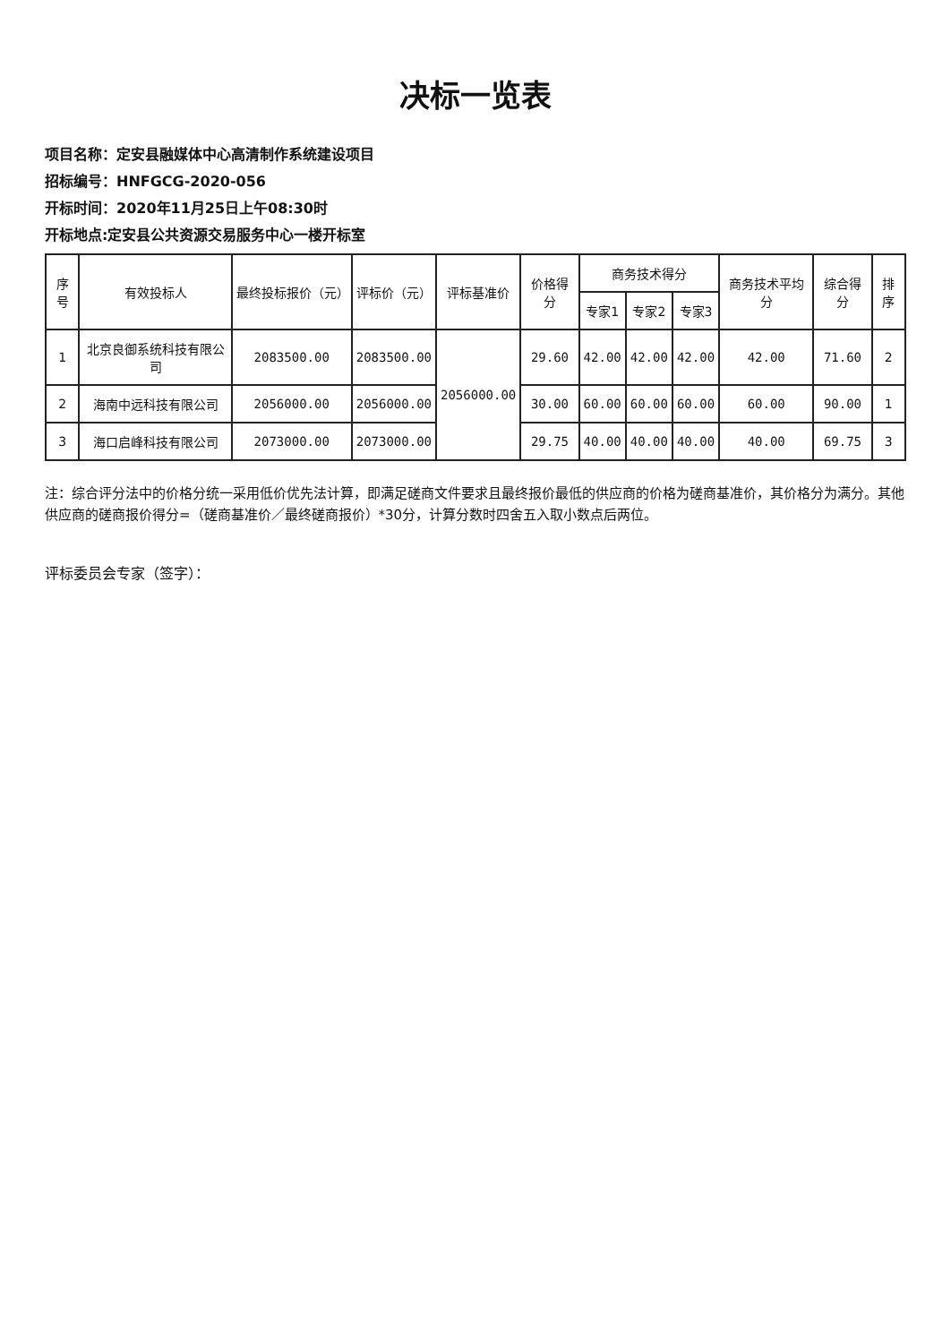决标一览表
项目名称：定安县融媒体中心高清制作系统建设项目
招标编号：HNFGCG-2020-056
开标时间：2020年11月25日上午08:30时
开标地点:定安县公共资源交易服务中心一楼开标室
| 序号 | 有效投标人 | 最终投标报价（元） | 评标价（元） | 评标基准价 | 价格得分 | 商务技术得分 | | | 商务技术平均分 | 综合得分 | 排序 |
| --- | --- | --- | --- | --- | --- | --- | --- | --- | --- | --- | --- |
| | | | | | | 专家1 | 专家2 | 专家3 | | | |
| 1 | 北京良御系统科技有限公司 | 2083500.00 | 2083500.00 | 2056000.00 | 29.60 | 42.00 | 42.00 | 42.00 | 42.00 | 71.60 | 2 |
| 2 | 海南中远科技有限公司 | 2056000.00 | 2056000.00 | | 30.00 | 60.00 | 60.00 | 60.00 | 60.00 | 90.00 | 1 |
| 3 | 海口启峰科技有限公司 | 2073000.00 | 2073000.00 | | 29.75 | 40.00 | 40.00 | 40.00 | 40.00 | 69.75 | 3 |
注：综合评分法中的价格分统一采用低价优先法计算，即满足磋商文件要求且最终报价最低的供应商的价格为磋商基准价，其价格分为满分。其他供应商的磋商报价得分=（磋商基准价／最终磋商报价）*30分，计算分数时四舍五入取小数点后两位。
评标委员会专家（签字）：